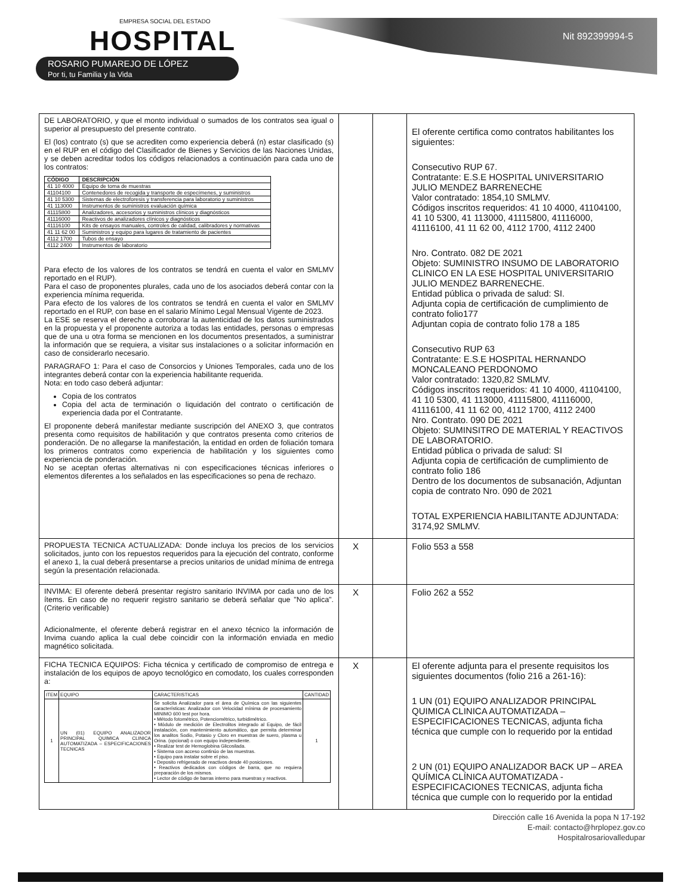EMPRESA SOCIAL DEL ESTADO
HOSPITAL
ROSARIO PUMAREJO DE LÓPEZ
Por ti, tu Familia y la Vida
Nit 892399994-5
| DE LABORATORIO, y que el monto individual o sumados de los contratos sea igual o superior al presupuesto del presente contrato. El (los) contrato (s) que se acrediten como experiencia deberá (n) estar clasificado (s) en el RUP en el código del Clasificador de Bienes y Servicios de las Naciones Unidas, y se deben acreditar todos los códigos relacionados a continuación para cada uno de los contratos: / CÓDIGO / DESCRIPCIÓN / / --- / --- / / 41 10 4000 / Equipo de toma de muestras / / 41104100 / Contenedores de recogida y transporte de especímenes, y suministros / / 41 10 5300 / Sistemas de electroforesis y transferencia para laboratorio y suministros / / 41 113000 / Instrumentos de suministros evaluación química / / 41115800 / Analizadores, accesorios y suministros clínicos y diagnósticos / / 41116000 / Reactivos de analizadores clínicos y diagnósticos / / 41116100 / Kits de ensayos manuales, controles de calidad, calibradores y normativas / / 41 11 62 00 / Suministros y equipo para lugares de tratamiento de pacientes / / 4112 1700 / Tubos de ensayo / / 4112 2400 / Instrumentos de laboratorio / Para efecto de los valores de los contratos se tendrá en cuenta el valor en SMLMV reportado en el RUP). Para el caso de proponentes plurales, cada uno de los asociados deberá contar con la experiencia mínima requerida. Para efecto de los valores de los contratos se tendrá en cuenta el valor en SMLMV reportado en el RUP, con base en el salario Mínimo Legal Mensual Vigente de 2023. La ESE se reserva el derecho a corroborar la autenticidad de los datos suministrados en la propuesta y el proponente autoriza a todas las entidades, personas o empresas que de una u otra forma se mencionen en los documentos presentados, a suministrar la información que se requiera, a visitar sus instalaciones o a solicitar información en caso de considerarlo necesario. PARAGRAFO 1: Para el caso de Consorcios y Uniones Temporales, cada uno de los integrantes deberá contar con la experiencia habilitante requerida. Nota: en todo caso deberá adjuntar: Copia de los contratos Copia del acta de terminación o liquidación del contrato o certificación de experiencia dada por el Contratante. El proponente deberá manifestar mediante suscripción del ANEXO 3, que contratos presenta como requisitos de habilitación y que contratos presenta como criterios de ponderación. De no allegarse la manifestación, la entidad en orden de foliación tomara los primeros contratos como experiencia de habilitación y los siguientes como experiencia de ponderación. No se aceptan ofertas alternativas ni con especificaciones técnicas inferiores o elementos diferentes a los señalados en las especificaciones so pena de rechazo. | | | El oferente certifica como contratos habilitantes los siguientes: Consecutivo RUP 67. Contratante: E.S.E HOSPITAL UNIVERSITARIO JULIO MENDEZ BARRENECHE Valor contratado: 1854,10 SMLMV. Códigos inscritos requeridos: 41 10 4000, 41104100, 41 10 5300, 41 113000, 41115800, 41116000, 41116100, 41 11 62 00, 4112 1700, 4112 2400 Nro. Contrato. 082 DE 2021 Objeto: SUMINISTRO INSUMO DE LABORATORIO CLINICO EN LA ESE HOSPITAL UNIVERSITARIO JULIO MENDEZ BARRENECHE. Entidad pública o privada de salud: SI. Adjunta copia de certificación de cumplimiento de contrato folio177 Adjuntan copia de contrato folio 178 a 185 Consecutivo RUP 63 Contratante: E.S.E HOSPITAL HERNANDO MONCALEANO PERDONOMO Valor contratado: 1320,82 SMLMV. Códigos inscritos requeridos: 41 10 4000, 41104100, 41 10 5300, 41 113000, 41115800, 41116000, 41116100, 41 11 62 00, 4112 1700, 4112 2400 Nro. Contrato. 090 DE 2021 Objeto: SUMINSITRO DE MATERIAL Y REACTIVOS DE LABORATORIO. Entidad pública o privada de salud: SI Adjunta copia de certificación de cumplimiento de contrato folio 186 Dentro de los documentos de subsanación, Adjuntan copia de contrato Nro. 090 de 2021 TOTAL EXPERIENCIA HABILITANTE ADJUNTADA: 3174,92 SMLMV. |
| PROPUESTA TECNICA ACTUALIZADA: Donde incluya los precios de los servicios solicitados, junto con los repuestos requeridos para la ejecución del contrato, conforme el anexo 1, la cual deberá presentarse a precios unitarios de unidad mínima de entrega según la presentación relacionada. | X | | Folio 553 a 558 |
| INVIMA: El oferente deberá presentar registro sanitario INVIMA por cada uno de los ítems. En caso de no requerir registro sanitario se deberá señalar que "No aplica". (Criterio verificable) Adicionalmente, el oferente deberá registrar en el anexo técnico la información de Invima cuando aplica la cual debe coincidir con la información enviada en medio magnético solicitada. | X | | Folio 262 a 552 |
| FICHA TECNICA EQUIPOS: Ficha técnica y certificado de compromiso de entrega e instalación de los equipos de apoyo tecnológico en comodato, los cuales corresponden a: / ITEM / EQUIPO / CARACTERISTICAS / CANTIDAD / / --- / --- / --- / --- / / 1 / UN (01) EQUIPO ANALIZADOR PRINCIPAL QUIMICA CLINICA AUTOMATIZADA – ESPECIFICACIONES TECNICAS / Se solicita Analizador para el área de Química con las siguientes características: Analizador con Velocidad mínima de procesamiento MINIMO 600 test por hora. • Método fotométrico, Potenciométrico, turbidimétrico. • Módulo de medición de Electrolitos integrado al Equipo, de fácil instalación, con mantenimiento automático, que permita determinar los analitos Sodio, Potasio y Cloro en muestras de suero, plasma u Orina. (opcional) o con equipo independiente. • Realizar test de Hemoglobina Glicosilada. • Sistema con acceso continúo de las muestras. • Equipo para instalar sobre el piso. • Deposito refrigerado de reactivos desde 40 posiciones. • Reactivos dedicados con códigos de barra, que no requiera preparación de los mismos. • Lector de código de barras interno para muestras y reactivos. / 1 / | X | | El oferente adjunta para el presente requisitos los siguientes documentos (folio 216 a 261-16): 1 UN (01) EQUIPO ANALIZADOR PRINCIPAL QUIMICA CLINICA AUTOMATIZADA – ESPECIFICACIONES TECNICAS, adjunta ficha técnica que cumple con lo requerido por la entidad 2 UN (01) EQUIPO ANALIZADOR BACK UP – AREA QUÍMICA CLÍNICA AUTOMATIZADA - ESPECIFICACIONES TECNICAS, adjunta ficha técnica que cumple con lo requerido por la entidad |
Dirección calle 16 Avenida la popa N 17-192
E-mail: contacto@hrplopez.gov.co
Hospitalrosariovalledupar